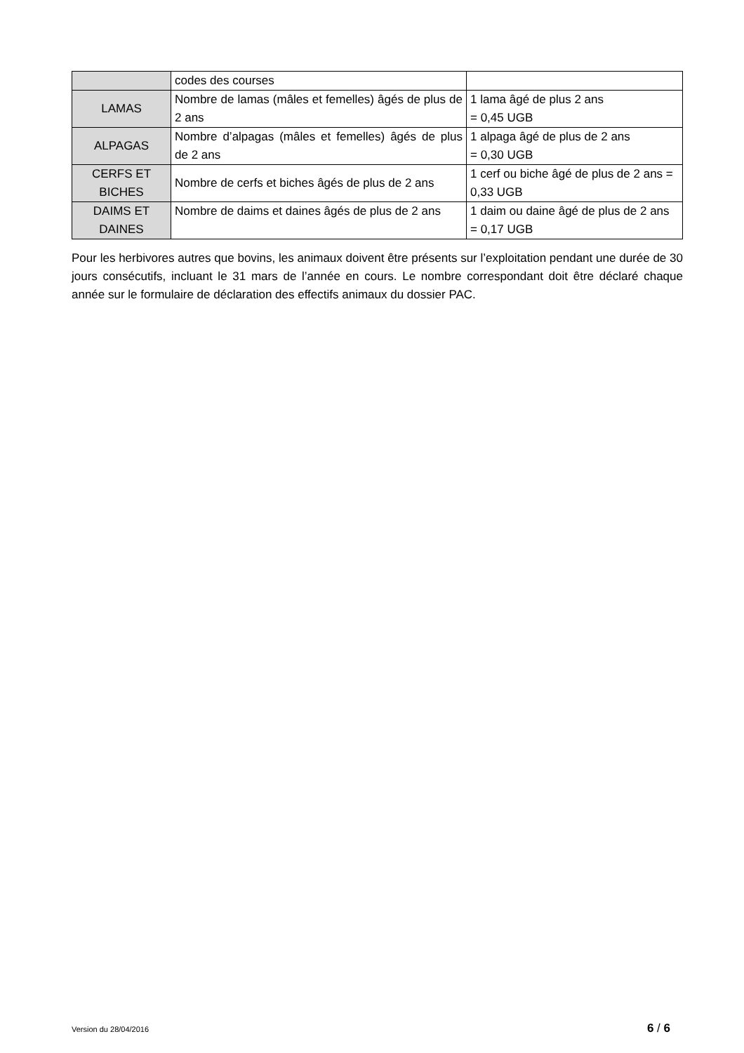| | codes des courses | |
| LAMAS | Nombre de lamas (mâles et femelles) âgés de plus de 2 ans | 1 lama âgé de plus 2 ans = 0,45 UGB |
| ALPAGAS | Nombre d’alpagas (mâles et femelles) âgés de plus de 2 ans | 1 alpaga âgé de plus de 2 ans = 0,30 UGB |
| CERFS ET BICHES | Nombre de cerfs et biches âgés de plus de 2 ans | 1 cerf ou biche âgé de plus de 2 ans = 0,33 UGB |
| DAIMS ET DAINES | Nombre de daims et daines âgés de plus de 2 ans | 1 daim ou daine âgé de plus de 2 ans = 0,17 UGB |
Pour les herbivores autres que bovins, les animaux doivent être présents sur l’exploitation pendant une durée de 30 jours consécutifs, incluant le 31 mars de l’année en cours. Le nombre correspondant doit être déclaré chaque année sur le formulaire de déclaration des effectifs animaux du dossier PAC.
Version du 28/04/2016 6 / 6